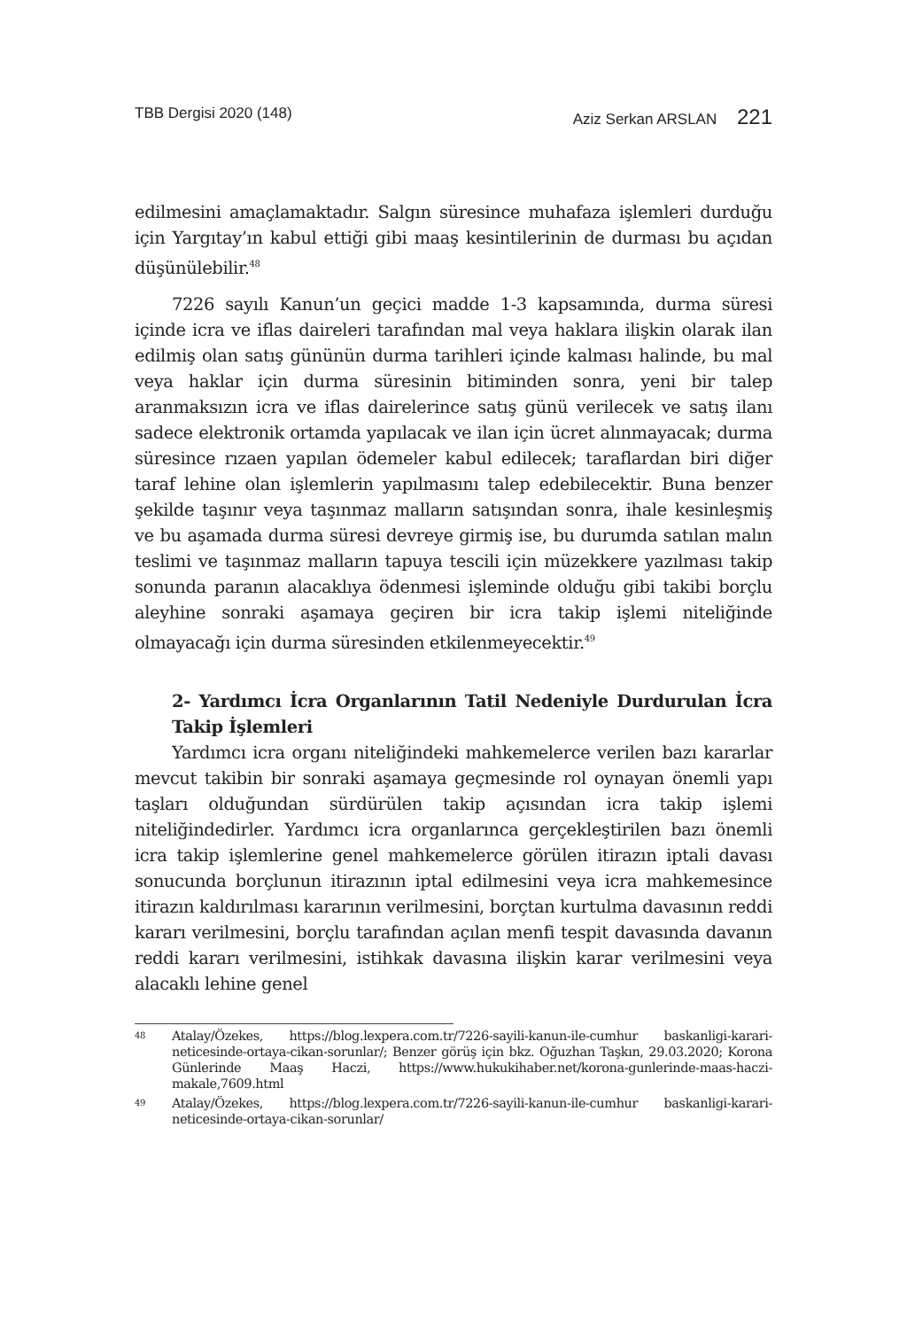TBB Dergisi 2020 (148) Aziz Serkan ARSLAN 221
edilmesini amaçlamaktadır. Salgın süresince muhafaza işlemleri durduğu için Yargıtay’ın kabul ettiği gibi maaş kesintilerinin de durması bu açıdan düşünülebilir.<sup>48</sup>
7226 sayılı Kanun’un geçici madde 1-3 kapsamında, durma süresi içinde icra ve iflas daireleri tarafından mal veya haklara ilişkin olarak ilan edilmiş olan satış gününün durma tarihleri içinde kalması halinde, bu mal veya haklar için durma süresinin bitiminden sonra, yeni bir talep aranmaksızın icra ve iflas dairelerince satış günü verilecek ve satış ilanı sadece elektronik ortamda yapılacak ve ilan için ücret alınmayacak; durma süresince rızaen yapılan ödemeler kabul edilecek; taraflardan biri diğer taraf lehine olan işlemlerin yapılmasını talep edebilecektir. Buna benzer şekilde taşınır veya taşınmaz malların satışından sonra, ihale kesinleşmiş ve bu aşamada durma süresi devreye girmiş ise, bu durumda satılan malın teslimi ve taşınmaz malların tapuya tescili için müzekkere yazılması takip sonunda paranın alacaklıya ödenmesi işleminde olduğu gibi takibi borçlu aleyhine sonraki aşamaya geçiren bir icra takip işlemi niteliğinde olmayacağı için durma süresinden etkilenmeyecektir.<sup>49</sup>
2- Yardımcı İcra Organlarının Tatil Nedeniyle Durdurulan İcra Takip İşlemleri
Yardımcı icra organı niteliğindeki mahkemelerce verilen bazı kararlar mevcut takibin bir sonraki aşamaya geçmesinde rol oynayan önemli yapı taşları olduğundan sürdürülen takip açısından icra takip işlemi niteliğindedirler. Yardımcı icra organlarınca gerçekleştirilen bazı önemli icra takip işlemlerine genel mahkemelerce görülen itirazın iptali davası sonucunda borçlunun itirazının iptal edilmesini veya icra mahkemesince itirazın kaldırılması kararının verilmesini, borçtan kurtulma davasının reddi kararı verilmesini, borçlu tarafından açılan menfi tespit davasında davanın reddi kararı verilmesini, istihkak davasına ilişkin karar verilmesini veya alacaklı lehine genel
<sup>48</sup>
Atalay/Özekes, https://blog.lexpera.com.tr/7226-sayili-kanun-ile-cumhur baskanligi-karari-neticesinde-ortaya-cikan-sorunlar/; Benzer görüş için bkz. Oğuzhan Taşkın, 29.03.2020; Korona Günlerinde Maaş Haczi, https://www.hukukihaber.net/korona-gunlerinde-maas-haczi-makale,7609.html
<sup>49</sup>
Atalay/Özekes, https://blog.lexpera.com.tr/7226-sayili-kanun-ile-cumhur baskanligi-karari-neticesinde-ortaya-cikan-sorunlar/